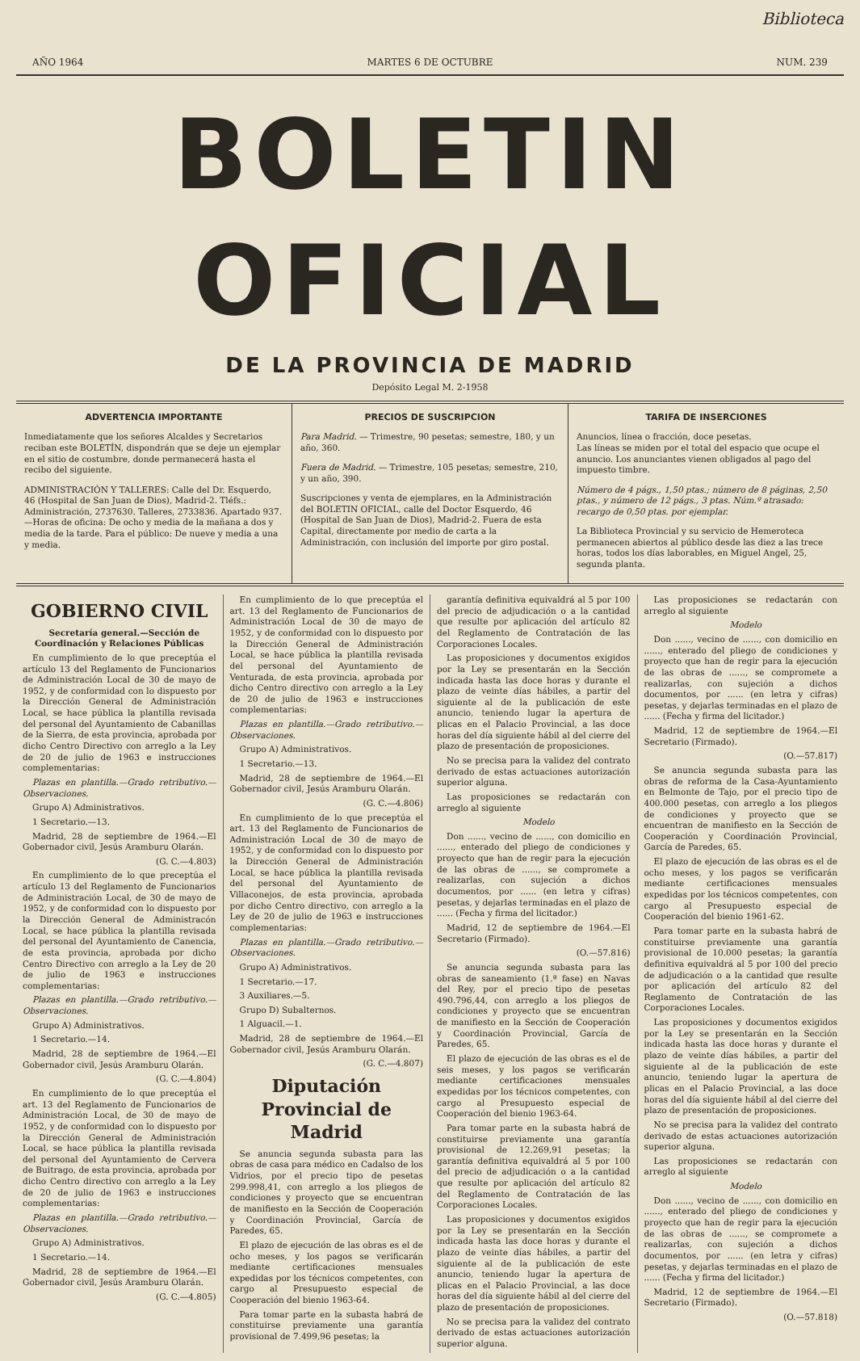Biblioteca
AÑO 1964 MARTES 6 DE OCTUBRE NUM. 239
BOLETIN OFICIAL
DE LA PROVINCIA DE MADRID
Depósito Legal M. 2-1958
ADVERTENCIA IMPORTANTE
Inmediatamente que los señores Alcaldes y Secretarios reciban este BOLETÍN, dispondrán que se deje un ejemplar en el sitio de costumbre, donde permanecerá hasta el recibo del siguiente.
ADMINISTRACIÓN Y TALLERES: Calle del Dr. Esquerdo, 46 (Hospital de San Juan de Dios), Madrid-2. Tléfs.: Administración, 2737630. Talleres, 2733836. Apartado 937.—Horas de oficina: De ocho y media de la mañana a dos y media de la tarde. Para el público: De nueve y media a una y media.
PRECIOS DE SUSCRIPCION
Para Madrid. — Trimestre, 90 pesetas; semestre, 180, y un año, 360.
Fuera de Madrid. — Trimestre, 105 pesetas; semestre, 210, y un año, 390.
Suscripciones y venta de ejemplares, en la Administración del BOLETIN OFICIAL, calle del Doctor Esquerdo, 46 (Hospital de San Juan de Dios), Madrid-2. Fuera de esta Capital, directamente por medio de carta a la Administración, con inclusión del importe por giro postal.
TARIFA DE INSERCIONES
Anuncios, línea o fracción, doce pesetas.
Las líneas se miden por el total del espacio que ocupe el anuncio. Los anunciantes vienen obligados al pago del impuesto timbre.
Número de 4 págs., 1,50 ptas.; número de 8 páginas, 2,50 ptas., y número de 12 págs., 3 ptas. Núm.º atrasado: recargo de 0,50 ptas. por ejemplar.
La Biblioteca Provincial y su servicio de Hemeroteca permanecen abiertos al público desde las diez a las trece horas, todos los días laborables, en Miguel Angel, 25, segunda planta.
GOBIERNO CIVIL
Secretaría general.—Sección de Coordinación y Relaciones Públicas
En cumplimiento de lo que preceptúa el artículo 13 del Reglamento de Funcionarios de Administración Local de 30 de mayo de 1952, y de conformidad con lo dispuesto por la Dirección General de Administración Local, se hace pública la plantilla revisada del personal del Ayuntamiento de Cabanillas de la Sierra, de esta provincia, aprobada por dicho Centro Directivo con arreglo a la Ley de 20 de julio de 1963 e instrucciones complementarias:
Plazas en plantilla.—Grado retributivo.—Observaciones.
Grupo A) Administrativos.
1 Secretario.—13.
Madrid, 28 de septiembre de 1964.—El Gobernador civil, Jesús Aramburu Olarán.
(G. C.—4.803)
En cumplimiento de lo que preceptúa el artículo 13 del Reglamento de Funcionarios de Administración Local, de 30 de mayo de 1952, y de conformidad con lo dispuesto por la Dirección General de Administracón Local, se hace pública la plantilla revisada del personal del Ayuntamiento de Canencia, de esta provincia, aprobada por dicho Centro Directivo con arreglo a la Ley de 20 de julio de 1963 e instrucciones complementarias:
Plazas en plantilla.—Grado retributivo.—Observaciones.
Grupo A) Administrativos.
1 Secretario.—14.
Madrid, 28 de septiembre de 1964.—El Gobernador civil, Jesús Aramburu Olarán.
(G. C.—4.804)
En cumplimiento de lo que preceptúa el art. 13 del Reglamento de Funcionarios de Administración Local, de 30 de mayo de 1952, y de conformidad con lo dispuesto por la Dirección General de Administración Local, se hace pública la plantilla revisada del personal del Ayuntamiento de Cervera de Buitrago, de esta provincia, aprobada por dicho Centro directivo con arreglo a la Ley de 20 de julio de 1963 e instrucciones complementarias:
Plazas en plantilla.—Grado retributivo.—Observaciones.
Grupo A) Administrativos.
1 Secretario.—14.
Madrid, 28 de septiembre de 1964.—El Gobernador civil, Jesús Aramburu Olarán.
(G. C.—4.805)
En cumplimiento de lo que preceptúa el art. 13 del Reglamento de Funcionarios de Administración Local de 30 de mayo de 1952, y de conformidad con lo dispuesto por la Dirección General de Administración Local, se hace pública la plantilla revisada del personal del Ayuntamiento de Venturada, de esta provincia, aprobada por dicho Centro directivo con arreglo a la Ley de 20 de julio de 1963 e instrucciones complementarias:
Plazas en plantilla.—Grado retributivo.—Observaciones.
Grupo A) Administrativos.
1 Secretario.—13.
Madrid, 28 de septiembre de 1964.—El Gobernador civil, Jesús Aramburu Olarán.
(G. C.—4.806)
En cumplimiento de lo que preceptúa el art. 13 del Reglamento de Funcionarios de Administración Local de 30 de mayo de 1952, y de conformidad con lo dispuesto por la Dirección General de Administración Local, se hace pública la plantilla revisada del personal del Ayuntamiento de Villaconejos, de esta provincia, aprobada por dicho Centro directivo, con arreglo a la Ley de 20 de julio de 1963 e instrucciones complementarias:
Plazas en plantilla.—Grado retributivo.—Observaciones.
Grupo A) Administrativos.
1 Secretario.—17.
3 Auxiliares.—5.
Grupo D) Subalternos.
1 Alguacil.—1.
Madrid, 28 de septiembre de 1964.—El Gobernador civil, Jesús Aramburu Olarán.
(G. C.—4.807)
Diputación Provincial de Madrid
Se anuncia segunda subasta para las obras de casa para médico en Cadalso de los Vidrios, por el precio tipo de pesetas 299.998,41, con arreglo a los pliegos de condiciones y proyecto que se encuentran de manifiesto en la Sección de Cooperación y Coordinación Provincial, García de Paredes, 65.
El plazo de ejecución de las obras es el de ocho meses, y los pagos se verificarán mediante certificaciones mensuales expedidas por los técnicos competentes, con cargo al Presupuesto especial de Cooperación del bienio 1963-64.
Para tomar parte en la subasta habrá de constituirse previamente una garantía provisional de 7.499,96 pesetas; la
garantía definitiva equivaldrá al 5 por 100 del precio de adjudicación o a la cantidad que resulte por aplicación del artículo 82 del Reglamento de Contratación de las Corporaciones Locales.
Las proposiciones y documentos exigidos por la Ley se presentarán en la Sección indicada hasta las doce horas y durante el plazo de veinte días hábiles, a partir del siguiente al de la publicación de este anuncio, teniendo lugar la apertura de plicas en el Palacio Provincial, a las doce horas del día siguiente hábil al del cierre del plazo de presentación de proposiciones.
No se precisa para la validez del contrato derivado de estas actuaciones autorización superior alguna.
Las proposiciones se redactarán con arreglo al siguiente
Modelo
Don ......, vecino de ......, con domicilio en ......, enterado del pliego de condiciones y proyecto que han de regir para la ejecución de las obras de ......, se compromete a realizarlas, con sujeción a dichos documentos, por ...... (en letra y cifras) pesetas, y dejarlas terminadas en el plazo de ...... (Fecha y firma del licitador.)
Madrid, 12 de septiembre de 1964.—El Secretario (Firmado).
(O.—57.816)
Se anuncia segunda subasta para las obras de saneamiento (1.ª fase) en Navas del Rey, por el precio tipo de pesetas 490.796,44, con arreglo a los pliegos de condiciones y proyecto que se encuentran de manifiesto en la Sección de Cooperación y Coordinación Provincial, García de Paredes, 65.
El plazo de ejecución de las obras es el de seis meses, y los pagos se verificarán mediante certificaciones mensuales expedidas por los técnicos competentes, con cargo al Presupuesto especial de Cooperación del bienio 1963-64.
Para tomar parte en la subasta habrá de constituirse previamente una garantía provisional de 12.269,91 pesetas; la garantía definitiva equivaldrá al 5 por 100 del precio de adjudicación o a la cantidad que resulte por aplicación del artículo 82 del Reglamento de Contratación de las Corporaciones Locales.
Las proposiciones y documentos exigidos por la Ley se presentarán en la Sección indicada hasta las doce horas y durante el plazo de veinte días hábiles, a partir del siguiente al de la publicación de este anuncio, teniendo lugar la apertura de plicas en el Palacio Provincial, a las doce horas del día siguiente hábil al del cierre del plazo de presentación de proposiciones.
No se precisa para la validez del contrato derivado de estas actuaciones autorización superior alguna.
Las proposiciones se redactarán con arreglo al siguiente
Modelo
Don ......, vecino de ......, con domicilio en ......, enterado del pliego de condiciones y proyecto que han de regir para la ejecución de las obras de ......, se compromete a realizarlas, con sujeción a dichos documentos, por ...... (en letra y cifras) pesetas, y dejarlas terminadas en el plazo de ...... (Fecha y firma del licitador.)
Madrid, 12 de septiembre de 1964.—El Secretario (Firmado).
(O.—57.817)
Se anuncia segunda subasta para las obras de reforma de la Casa-Ayuntamiento en Belmonte de Tajo, por el precio tipo de 400.000 pesetas, con arreglo a los pliegos de condiciones y proyecto que se encuentran de manifiesto en la Sección de Cooperación y Coordinación Provincial, García de Paredes, 65.
El plazo de ejecución de las obras es el de ocho meses, y los pagos se verificarán mediante certificaciones mensuales expedidas por los técnicos competentes, con cargo al Presupuesto especial de Cooperación del bienio 1961-62.
Para tomar parte en la subasta habrá de constituirse previamente una garantía provisional de 10.000 pesetas; la garantía definitiva equivaldrá al 5 por 100 del precio de adjudicación o a la cantidad que resulte por aplicación del artículo 82 del Reglamento de Contratación de las Corporaciones Locales.
Las proposiciones y documentos exigidos por la Ley se presentarán en la Sección indicada hasta las doce horas y durante el plazo de veinte días hábiles, a partir del siguiente al de la publicación de este anuncio, teniendo lugar la apertura de plicas en el Palacio Provincial, a las doce horas del día siguiente hábil al del cierre del plazo de presentación de proposiciones.
No se precisa para la validez del contrato derivado de estas actuaciones autorización superior alguna.
Las proposiciones se redactarán con arreglo al siguiente
Modelo
Don ......, vecino de ......, con domicilio en ......, enterado del pliego de condiciones y proyecto que han de regir para la ejecución de las obras de ......, se compromete a realizarlas, con sujeción a dichos documentos, por ...... (en letra y cifras) pesetas, y dejarlas terminadas en el plazo de ...... (Fecha y firma del licitador.)
Madrid, 12 de septiembre de 1964.—El Secretario (Firmado).
(O.—57.818)